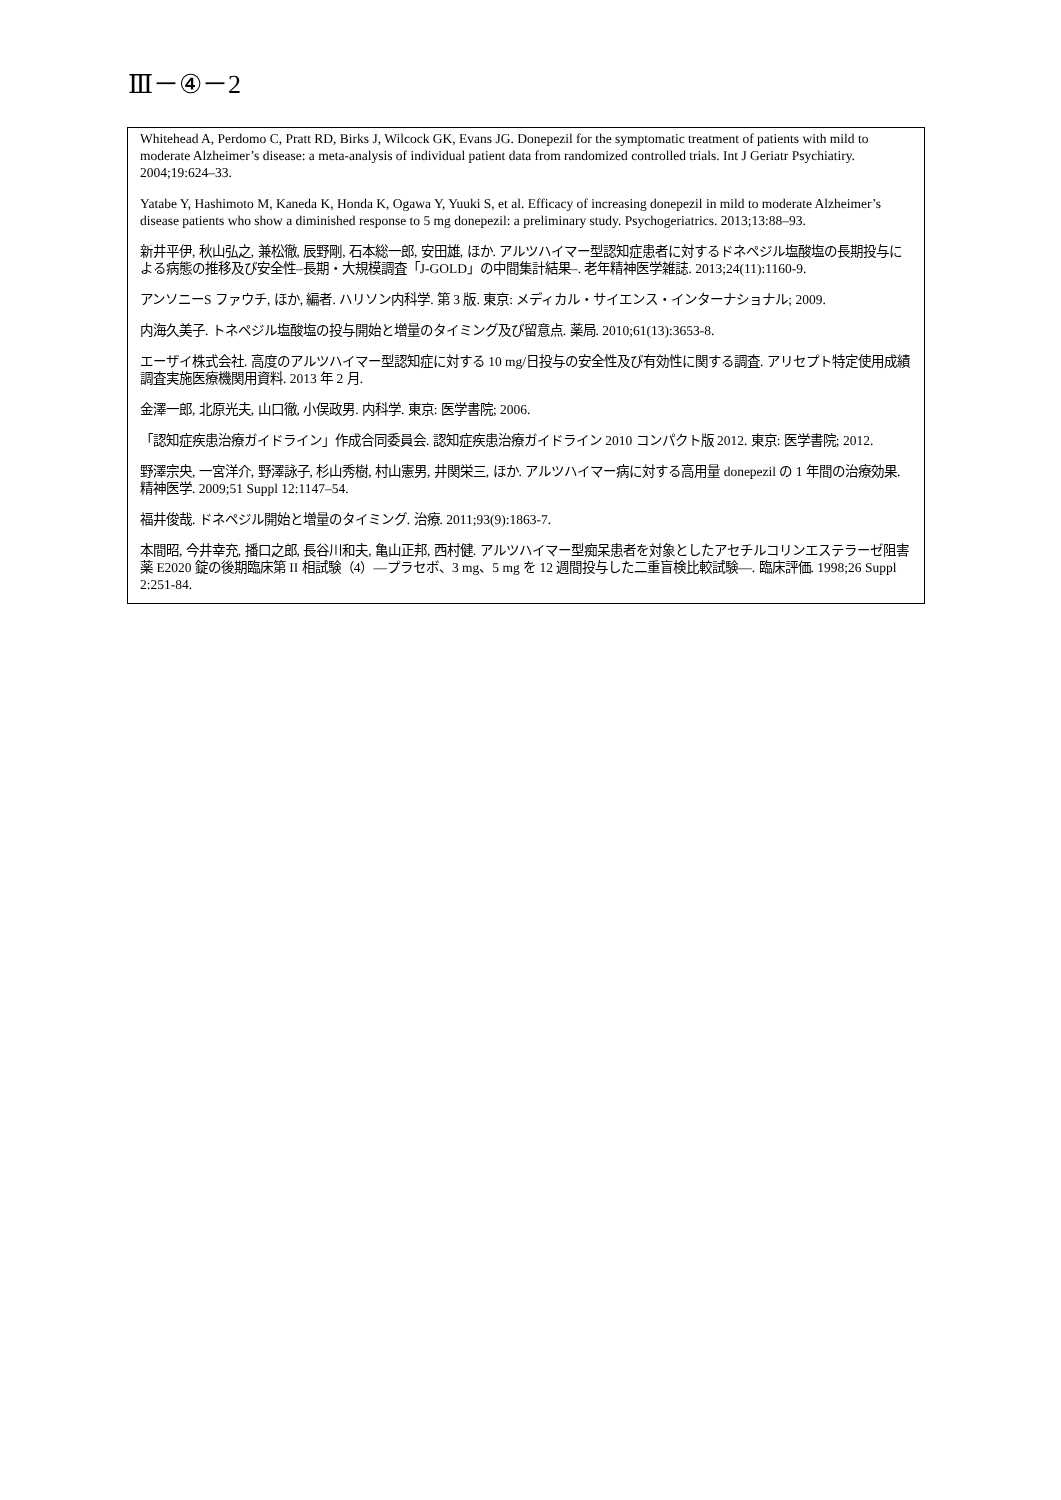Ⅲ－④－2
Whitehead A, Perdomo C, Pratt RD, Birks J, Wilcock GK, Evans JG. Donepezil for the symptomatic treatment of patients with mild to moderate Alzheimer’s disease: a meta-analysis of individual patient data from randomized controlled trials. Int J Geriatr Psychiatiry. 2004;19:624–33.
Yatabe Y, Hashimoto M, Kaneda K, Honda K, Ogawa Y, Yuuki S, et al. Efficacy of increasing donepezil in mild to moderate Alzheimer’s disease patients who show a diminished response to 5 mg donepezil: a preliminary study. Psychogeriatrics. 2013;13:88–93.
新井平伊, 秋山弘之, 兼松徹, 辰野剛, 石本総一郎, 安田雄, ほか. アルツハイマー型認知症患者に対するドネペジル塩酸塩の長期投与による病態の推移及び安全性–長期・大規模調査「J-GOLD」の中間集計結果–. 老年精神医学雑誌. 2013;24(11):1160-9.
アンソニーS ファウチ, ほか, 編者. ハリソン内科学. 第 3 版. 東京: メディカル・サイエンス・インターナショナル; 2009.
内海久美子. トネペジル塩酸塩の投与開始と増量のタイミング及び留意点. 薬局. 2010;61(13):3653-8.
エーザイ株式会社. 高度のアルツハイマー型認知症に対する 10 mg/日投与の安全性及び有効性に関する調査. アリセプト特定使用成績調査実施医療機関用資料. 2013 年 2 月.
金澤一郎, 北原光夫, 山口徹, 小俣政男. 内科学. 東京: 医学書院; 2006.
「認知症疾患治療ガイドライン」作成合同委員会. 認知症疾患治療ガイドライン 2010 コンパクト版 2012. 東京: 医学書院; 2012.
野澤宗央, 一宮洋介, 野澤詠子, 杉山秀樹, 村山憲男, 井関栄三, ほか. アルツハイマー病に対する高用量 donepezil の 1 年間の治療効果. 精神医学. 2009;51 Suppl 12:1147–54.
福井俊哉. ドネペジル開始と増量のタイミング. 治療. 2011;93(9):1863-7.
本間昭, 今井幸充, 播口之郎, 長谷川和夫, 亀山正邦, 西村健. アルツハイマー型痴呆患者を対象としたアセチルコリンエステラーゼ阻害薬 E2020 錠の後期臨床第 II 相試験（4）―プラセボ、3 mg、5 mg を 12 週間投与した二重盲検比較試験―. 臨床評価. 1998;26 Suppl 2:251-84.